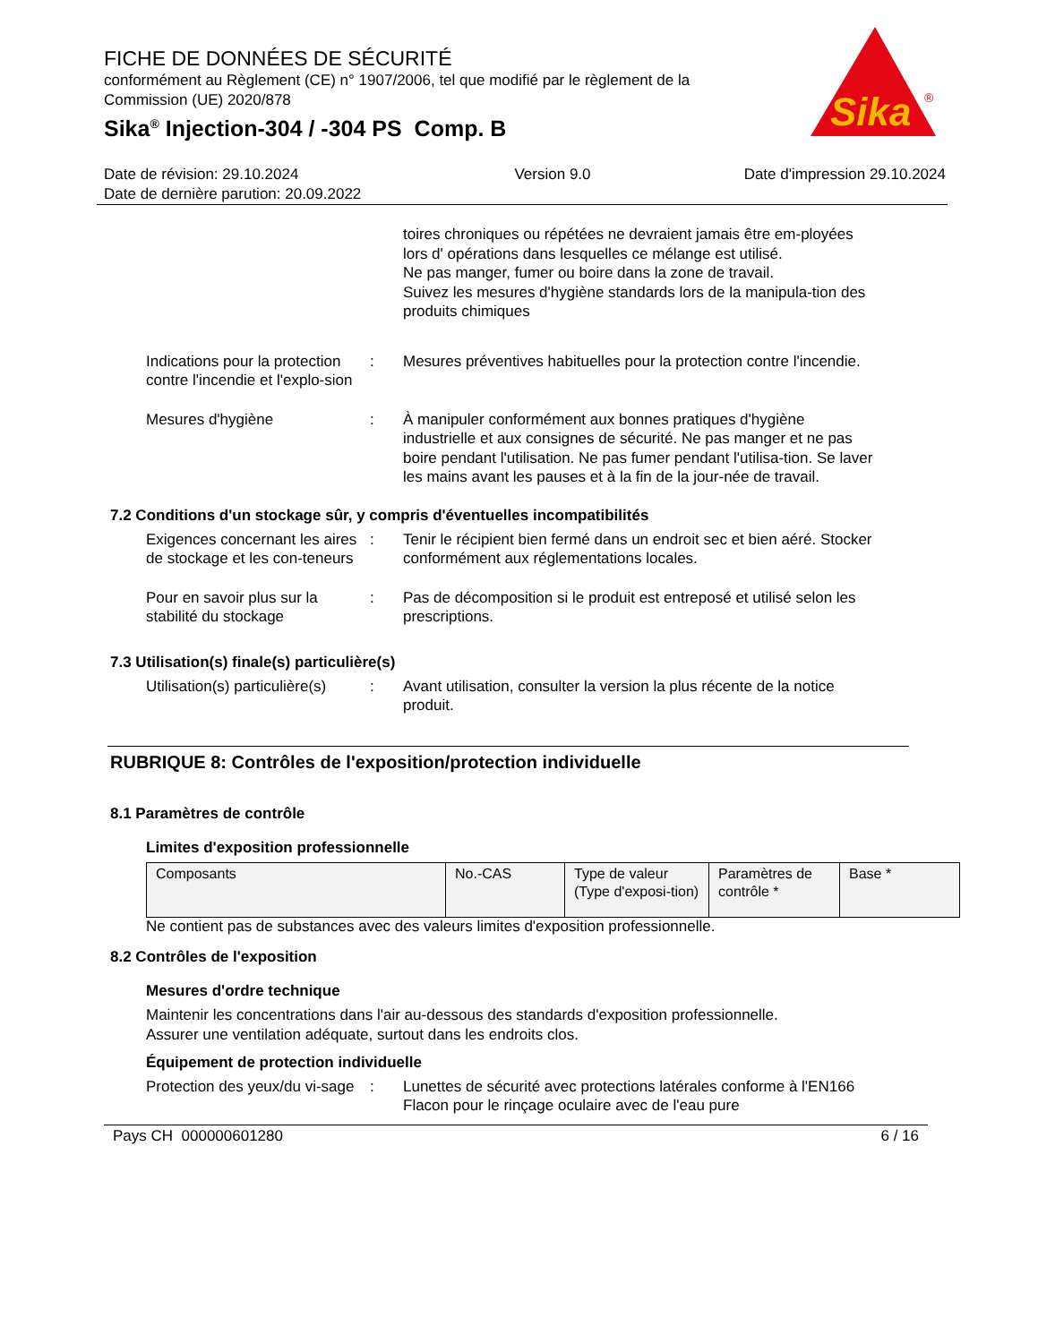Sika
®
FICHE DE DONNÉES DE SÉCURITÉ
conformément au Règlement (CE) n° 1907/2006, tel que modifié par le règlement de la Commission (UE) 2020/878
Sika<sup>®</sup> Injection-304 / -304 PS Comp. B
Date de révision: 29.10.2024
Date de dernière parution: 20.09.2022
Version 9.0 Date d'impression 29.10.2024
toires chroniques ou répétées ne devraient jamais être em-ployées lors d' opérations dans lesquelles ce mélange est utilisé.
Ne pas manger, fumer ou boire dans la zone de travail.
Suivez les mesures d'hygiène standards lors de la manipula-tion des produits chimiques
Indications pour la protection contre l'incendie et l'explo-sion
: Mesures préventives habituelles pour la protection contre l'incendie.
Mesures d'hygiène : À manipuler conformément aux bonnes pratiques d'hygiène industrielle et aux consignes de sécurité. Ne pas manger et ne pas boire pendant l'utilisation. Ne pas fumer pendant l'utilisa-tion. Se laver les mains avant les pauses et à la fin de la jour-née de travail.
7.2 Conditions d'un stockage sûr, y compris d'éventuelles incompatibilités
Exigences concernant les aires de stockage et les con-teneurs
: Tenir le récipient bien fermé dans un endroit sec et bien aéré. Stocker conformément aux réglementations locales.
Pour en savoir plus sur la stabilité du stockage
: Pas de décomposition si le produit est entreposé et utilisé selon les prescriptions.
7.3 Utilisation(s) finale(s) particulière(s)
Utilisation(s) particulière(s)
: Avant utilisation, consulter la version la plus récente de la notice produit.
RUBRIQUE 8: Contrôles de l'exposition/protection individuelle
8.1 Paramètres de contrôle
Limites d'exposition professionnelle
| Composants | No.-CAS | Type de valeur (Type d'exposi-tion) | Paramètres de contrôle * | Base * |
Ne contient pas de substances avec des valeurs limites d'exposition professionnelle.
8.2 Contrôles de l'exposition
Mesures d'ordre technique
Maintenir les concentrations dans l'air au-dessous des standards d'exposition professionnelle.
Assurer une ventilation adéquate, surtout dans les endroits clos.
Équipement de protection individuelle
Protection des yeux/du vi-sage
: Lunettes de sécurité avec protections latérales conforme à l'EN166
Flacon pour le rinçage oculaire avec de l'eau pure
Pays CH 000000601280 6 / 16